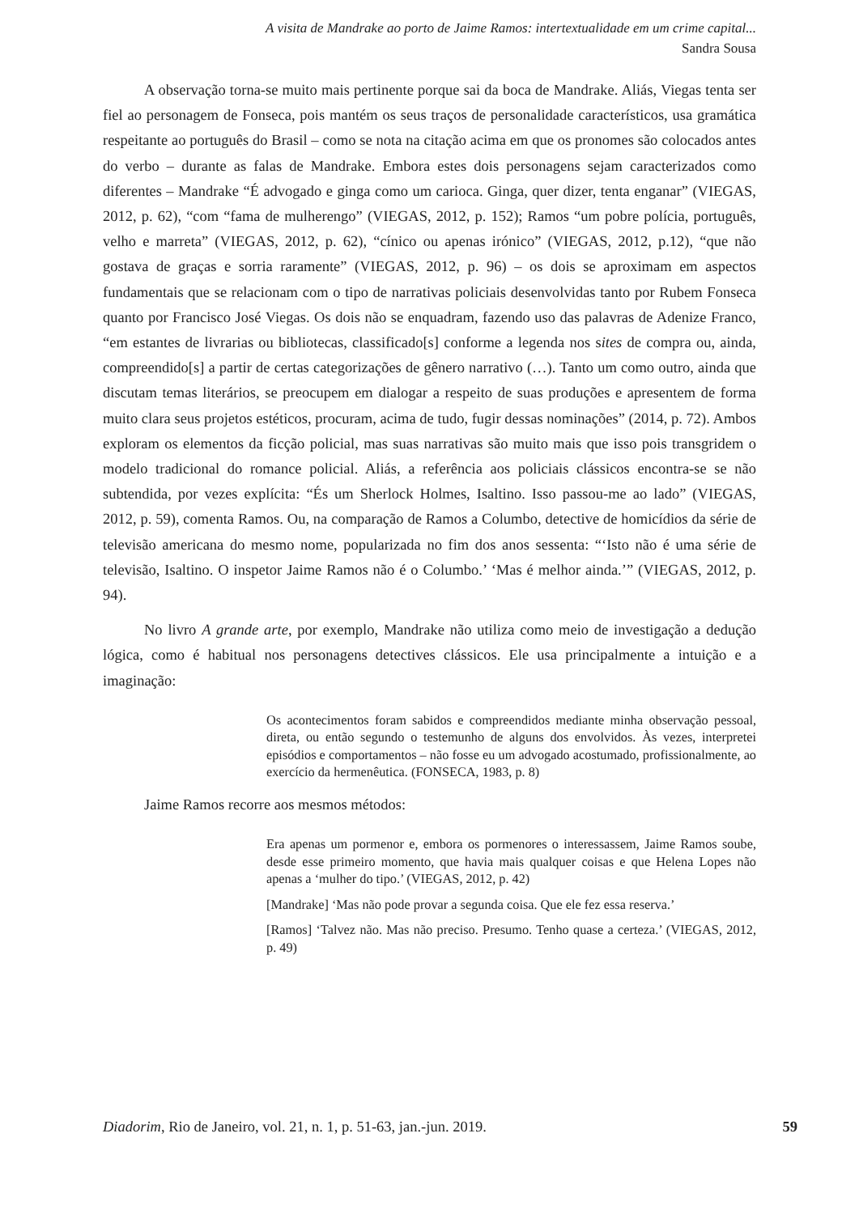A visita de Mandrake ao porto de Jaime Ramos: intertextualidade em um crime capital...
Sandra Sousa
A observação torna-se muito mais pertinente porque sai da boca de Mandrake. Aliás, Viegas tenta ser fiel ao personagem de Fonseca, pois mantém os seus traços de personalidade característicos, usa gramática respeitante ao português do Brasil – como se nota na citação acima em que os pronomes são colocados antes do verbo – durante as falas de Mandrake. Embora estes dois personagens sejam caracterizados como diferentes – Mandrake “É advogado e ginga como um carioca. Ginga, quer dizer, tenta enganar” (VIEGAS, 2012, p. 62), “com “fama de mulherengo” (VIEGAS, 2012, p. 152); Ramos “um pobre polícia, português, velho e marreta” (VIEGAS, 2012, p. 62), “cínico ou apenas irónico” (VIEGAS, 2012, p.12), “que não gostava de graças e sorria raramente” (VIEGAS, 2012, p. 96) – os dois se aproximam em aspectos fundamentais que se relacionam com o tipo de narrativas policiais desenvolvidas tanto por Rubem Fonseca quanto por Francisco José Viegas. Os dois não se enquadram, fazendo uso das palavras de Adenize Franco, “em estantes de livrarias ou bibliotecas, classificado[s] conforme a legenda nos sites de compra ou, ainda, compreendido[s] a partir de certas categorizações de gênero narrativo (…). Tanto um como outro, ainda que discutam temas literários, se preocupem em dialogar a respeito de suas produções e apresentem de forma muito clara seus projetos estéticos, procuram, acima de tudo, fugir dessas nominações” (2014, p. 72). Ambos exploram os elementos da ficção policial, mas suas narrativas são muito mais que isso pois transgridem o modelo tradicional do romance policial. Aliás, a referência aos policiais clássicos encontra-se se não subtendida, por vezes explícita: “És um Sherlock Holmes, Isaltino. Isso passou-me ao lado” (VIEGAS, 2012, p. 59), comenta Ramos. Ou, na comparação de Ramos a Columbo, detective de homicídios da série de televisão americana do mesmo nome, popularizada no fim dos anos sessenta: “‘Isto não é uma série de televisão, Isaltino. O inspetor Jaime Ramos não é o Columbo.’ ‘Mas é melhor ainda.’” (VIEGAS, 2012, p. 94).
No livro A grande arte, por exemplo, Mandrake não utiliza como meio de investigação a dedução lógica, como é habitual nos personagens detectives clássicos. Ele usa principalmente a intuição e a imaginação:
Os acontecimentos foram sabidos e compreendidos mediante minha observação pessoal, direta, ou então segundo o testemunho de alguns dos envolvidos. Às vezes, interpretei episódios e comportamentos – não fosse eu um advogado acostumado, profissionalmente, ao exercício da hermenêutica. (FONSECA, 1983, p. 8)
Jaime Ramos recorre aos mesmos métodos:
Era apenas um pormenor e, embora os pormenores o interessassem, Jaime Ramos soube, desde esse primeiro momento, que havia mais qualquer coisas e que Helena Lopes não apenas a ‘mulher do tipo.’ (VIEGAS, 2012, p. 42)
[Mandrake] ‘Mas não pode provar a segunda coisa. Que ele fez essa reserva.’
[Ramos] ‘Talvez não. Mas não preciso. Presumo. Tenho quase a certeza.’ (VIEGAS, 2012, p. 49)
Diadorim, Rio de Janeiro, vol. 21, n. 1, p. 51-63, jan.-jun. 2019. 59